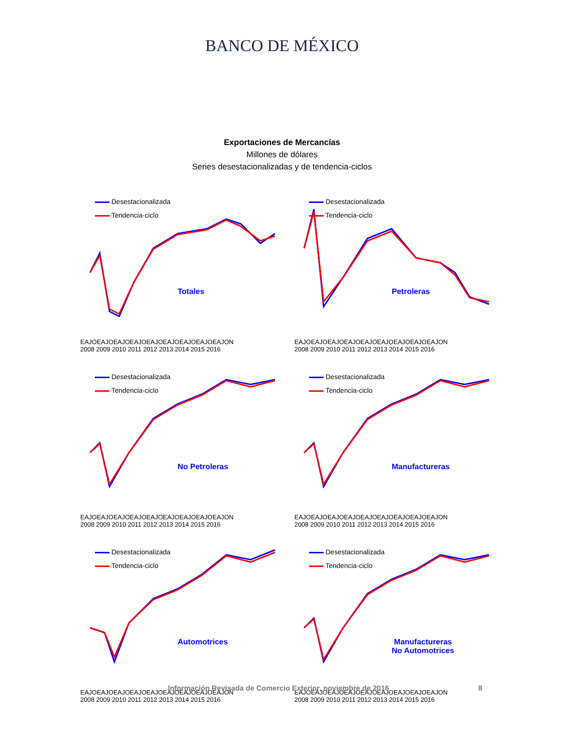BANCO DE MÉXICO
Exportaciones de Mercancías
Millones de dólares
Series desestacionalizadas y de tendencia-ciclos
Desestacionalizada
Tendencia-ciclo
Totales
EAJOEAJOEAJOEAJOEAJOEAJOEAJOEAJOEAJON
2008 2009 2010 2011 2012 2013 2014 2015 2016
Desestacionalizada
Tendencia-ciclo
Petroleras
EAJOEAJOEAJOEAJOEAJOEAJOEAJOEAJOEAJON
2008 2009 2010 2011 2012 2013 2014 2015 2016
Desestacionalizada
Tendencia-ciclo
No Petroleras
EAJOEAJOEAJOEAJOEAJOEAJOEAJOEAJOEAJON
2008 2009 2010 2011 2012 2013 2014 2015 2016
Desestacionalizada
Tendencia-ciclo
Manufactureras
EAJOEAJOEAJOEAJOEAJOEAJOEAJOEAJOEAJON
2008 2009 2010 2011 2012 2013 2014 2015 2016
Desestacionalizada
Tendencia-ciclo
Automotrices
EAJOEAJOEAJOEAJOEAJOEAJOEAJOEAJOEAJON
2008 2009 2010 2011 2012 2013 2014 2015 2016
Desestacionalizada
Tendencia-ciclo
Manufactureras
No Automotrices
EAJOEAJOEAJOEAJOEAJOEAJOEAJOEAJOEAJON
2008 2009 2010 2011 2012 2013 2014 2015 2016
Información Revisada de Comercio Exterior, noviembre de 2016
8